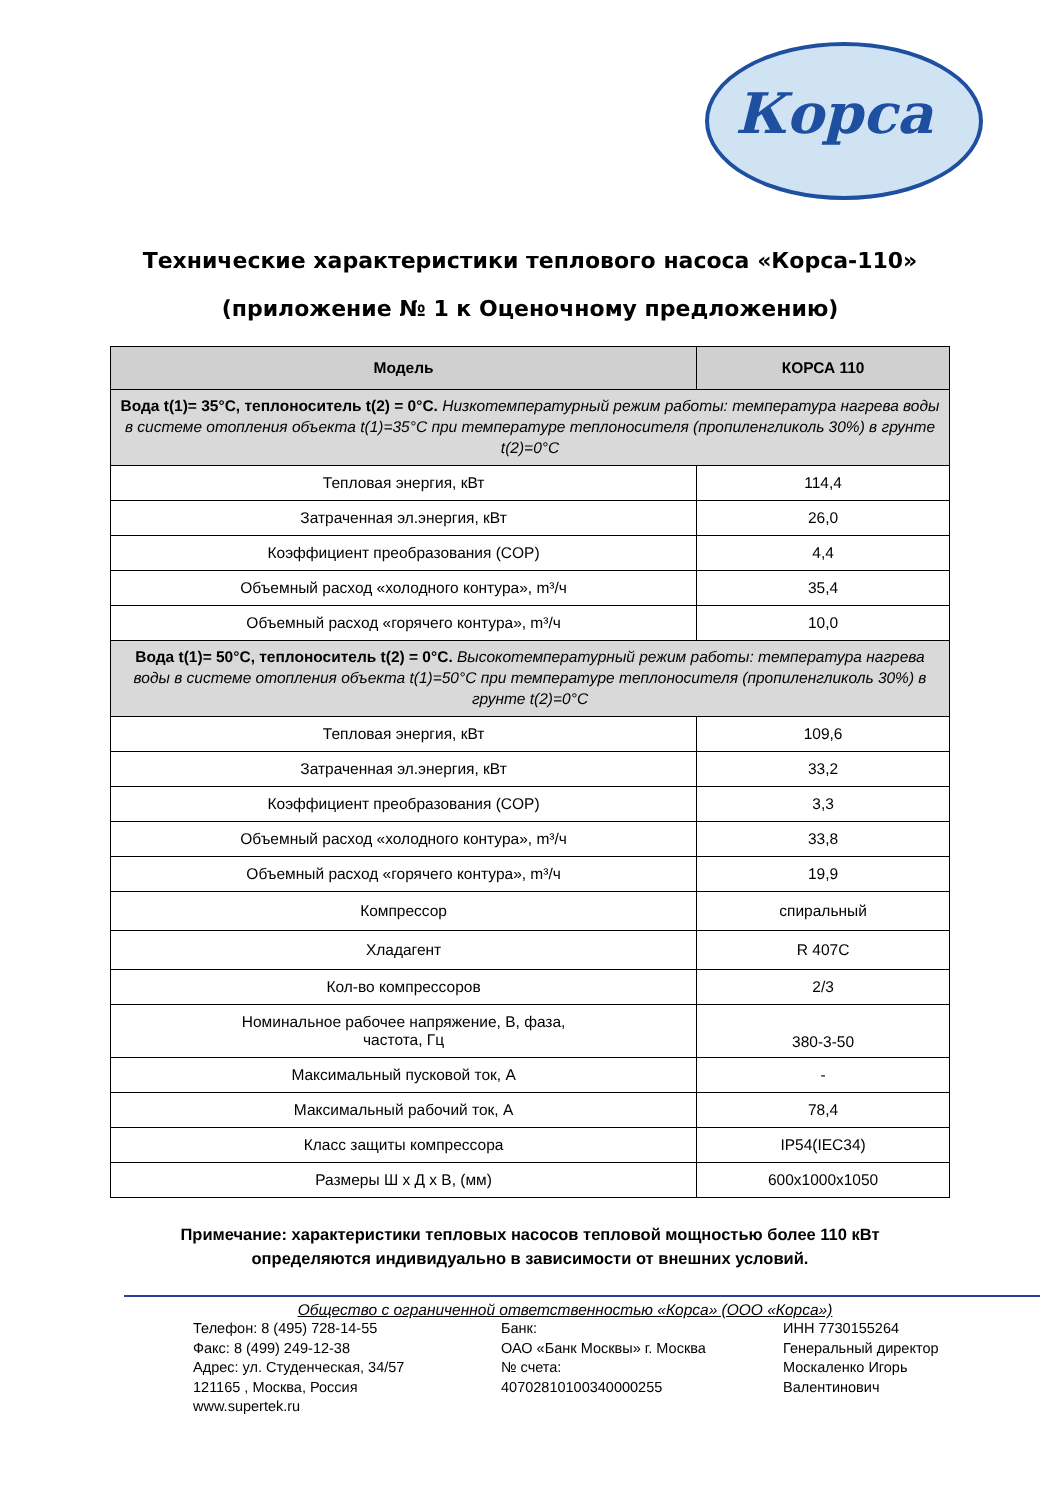Корса
Технические характеристики теплового насоса «Корса-110»
(приложение № 1 к Оценочному предложению)
| Модель | КОРСА 110 |
| --- | --- |
| Вода t(1)= 35°C, теплоноситель t(2) = 0°C. Низкотемпературный режим работы: температура нагрева воды в системе отопления объекта t(1)=35°C при температуре теплоносителя (пропиленгликоль 30%) в грунте t(2)=0°C | |
| Тепловая энергия, кВт | 114,4 |
| Затраченная эл.энергия, кВт | 26,0 |
| Коэффициент преобразования (COP) | 4,4 |
| Объемный расход «холодного контура», m³/ч | 35,4 |
| Объемный расход «горячего контура», m³/ч | 10,0 |
| Вода t(1)= 50°C, теплоноситель t(2) = 0°C. Высокотемпературный режим работы: температура нагрева воды в системе отопления объекта t(1)=50°C при температуре теплоносителя (пропиленгликоль 30%) в грунте t(2)=0°C | |
| Тепловая энергия, кВт | 109,6 |
| Затраченная эл.энергия, кВт | 33,2 |
| Коэффициент преобразования (COP) | 3,3 |
| Объемный расход «холодного контура», m³/ч | 33,8 |
| Объемный расход «горячего контура», m³/ч | 19,9 |
| Компрессор | спиральный |
| Хладагент | R 407C |
| Кол-во компрессоров | 2/3 |
| Номинальное рабочее напряжение, В, фаза, частота, Гц | 380-3-50 |
| Максимальный пусковой ток, А | - |
| Максимальный рабочий ток, А | 78,4 |
| Класс защиты компрессора | IP54(IEC34) |
| Размеры Ш х Д х В, (мм) | 600x1000x1050 |
Примечание: характеристики тепловых насосов тепловой мощностью более 110 кВт
определяются индивидуально в зависимости от внешних условий.
Общество с ограниченной ответственностью «Корса» (ООО «Корса»)
Телефон: 8 (495) 728-14-55
Факс: 8 (499) 249-12-38
Адрес: ул. Студенческая, 34/57
121165 , Москва, Россия
www.supertek.ru
Банк:
ОАО «Банк Москвы» г. Москва
№ счета:
40702810100340000255
ИНН 7730155264
Генеральный директор
Москаленко Игорь
Валентинович